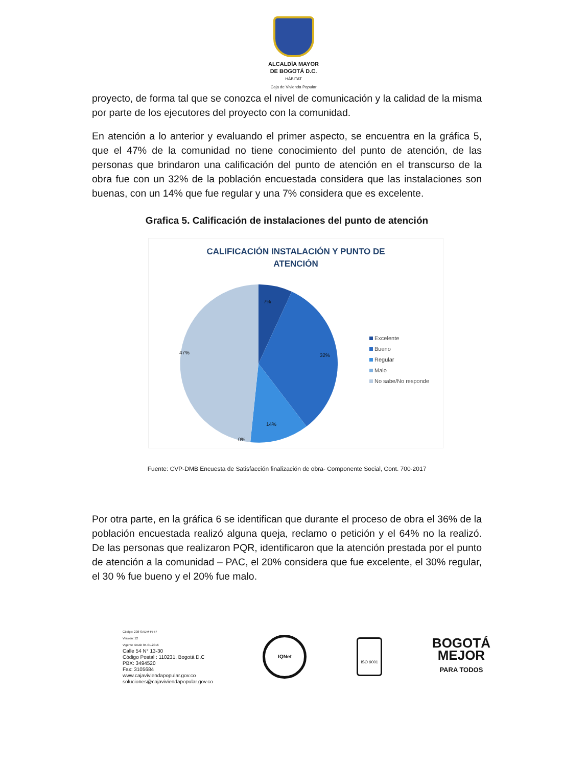ALCALDÍA MAYOR
DE BOGOTÁ D.C.
HÁBITAT
Caja de Vivienda Popular
proyecto, de forma tal que se conozca el nivel de comunicación y la calidad de la misma por parte de los ejecutores del proyecto con la comunidad.
En atención a lo anterior y evaluando el primer aspecto, se encuentra en la gráfica 5, que el 47% de la comunidad no tiene conocimiento del punto de atención, de las personas que brindaron una calificación del punto de atención en el transcurso de la obra fue con un 32% de la población encuestada considera que las instalaciones son buenas, con un 14% que fue regular y una 7% considera que es excelente.
Grafica 5. Calificación de instalaciones del punto de atención
CALIFICACIÓN INSTALACIÓN Y PUNTO DE
ATENCIÓN
47% 32%
14%
0%
7%
Excelente
Bueno
Regular
Malo
No sabe/No responde
Fuente: CVP-DMB Encuesta de Satisfacción finalización de obra- Componente Social, Cont. 700-2017
Por otra parte, en la gráfica 6 se identifican que durante el proceso de obra el 36% de la población encuestada realizó alguna queja, reclamo o petición y el 64% no la realizó. De las personas que realizaron PQR, identificaron que la atención prestada por el punto de atención a la comunidad – PAC, el 20% considera que fue excelente, el 30% regular, el 30 % fue bueno y el 20% fue malo.
Código: 208-SADM-Ft-57
Versión: 12
Vigente desde 04-01-2016
Calle 54 N° 13-30
Código Postal : 110231, Bogotá D.C
PBX: 3494520
Fax: 3105684
www.cajaviviendapopular.gov.co
soluciones@cajaviviendapopular.gov.co
IQNet
ISO 9001
BOGOTÁ
MEJOR
PARA TODOS